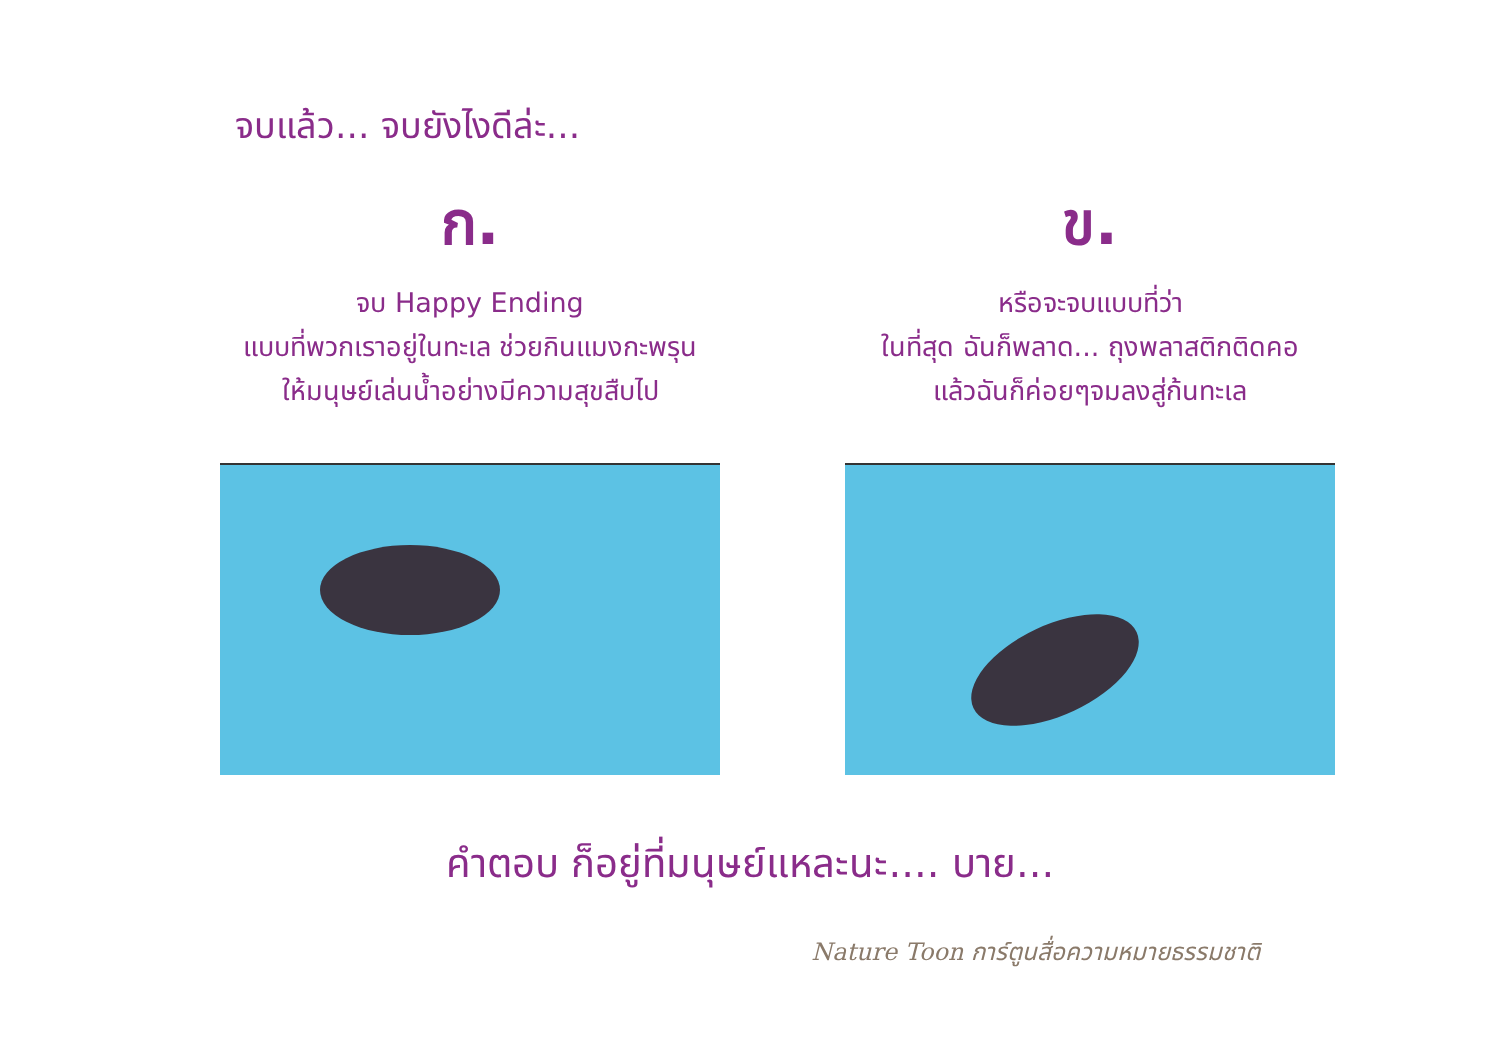จบแล้ว... จบยังไงดีล่ะ...
ก.
จบ Happy Ending
แบบที่พวกเราอยู่ในทะเล ช่วยกินแมงกะพรุน
ให้มนุษย์เล่นน้ำอย่างมีความสุขสืบไป
ข.
หรือจะจบแบบที่ว่า
ในที่สุด ฉันก็พลาด... ถุงพลาสติกติดคอ
แล้วฉันก็ค่อยๆจมลงสู่ก้นทะเล
คำตอบ ก็อยู่ที่มนุษย์แหละนะ.... บาย...
Nature Toon การ์ตูนสื่อความหมายธรรมชาติ